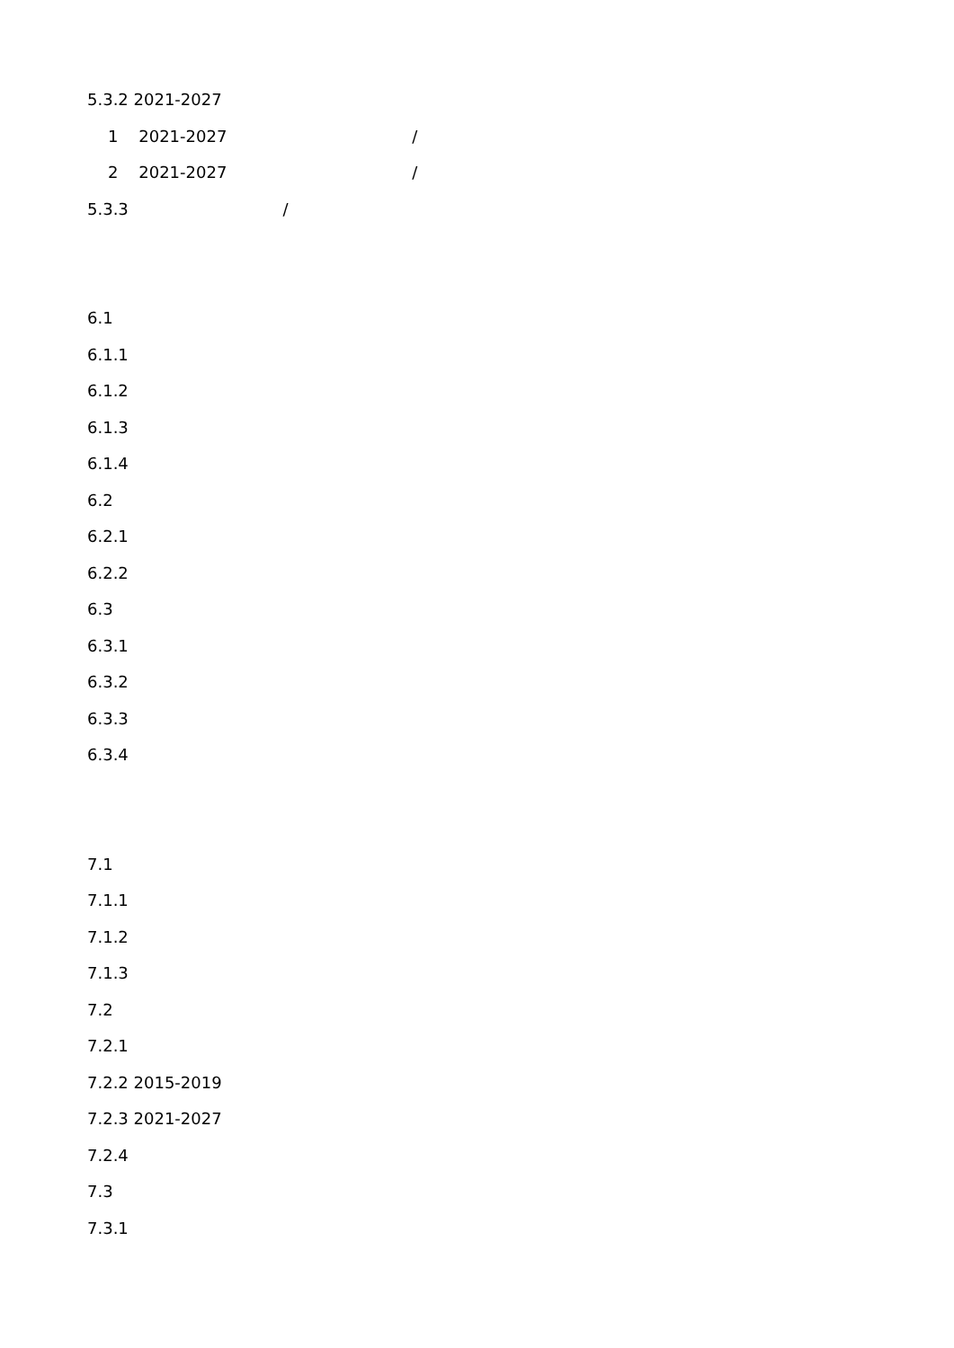5.3.2 2021-2027
1 2021-2027 /
2 2021-2027 /
5.3.3 /
6.1
6.1.1
6.1.2
6.1.3
6.1.4
6.2
6.2.1
6.2.2
6.3
6.3.1
6.3.2
6.3.3
6.3.4
7.1
7.1.1
7.1.2
7.1.3
7.2
7.2.1
7.2.2 2015-2019
7.2.3 2021-2027
7.2.4
7.3
7.3.1